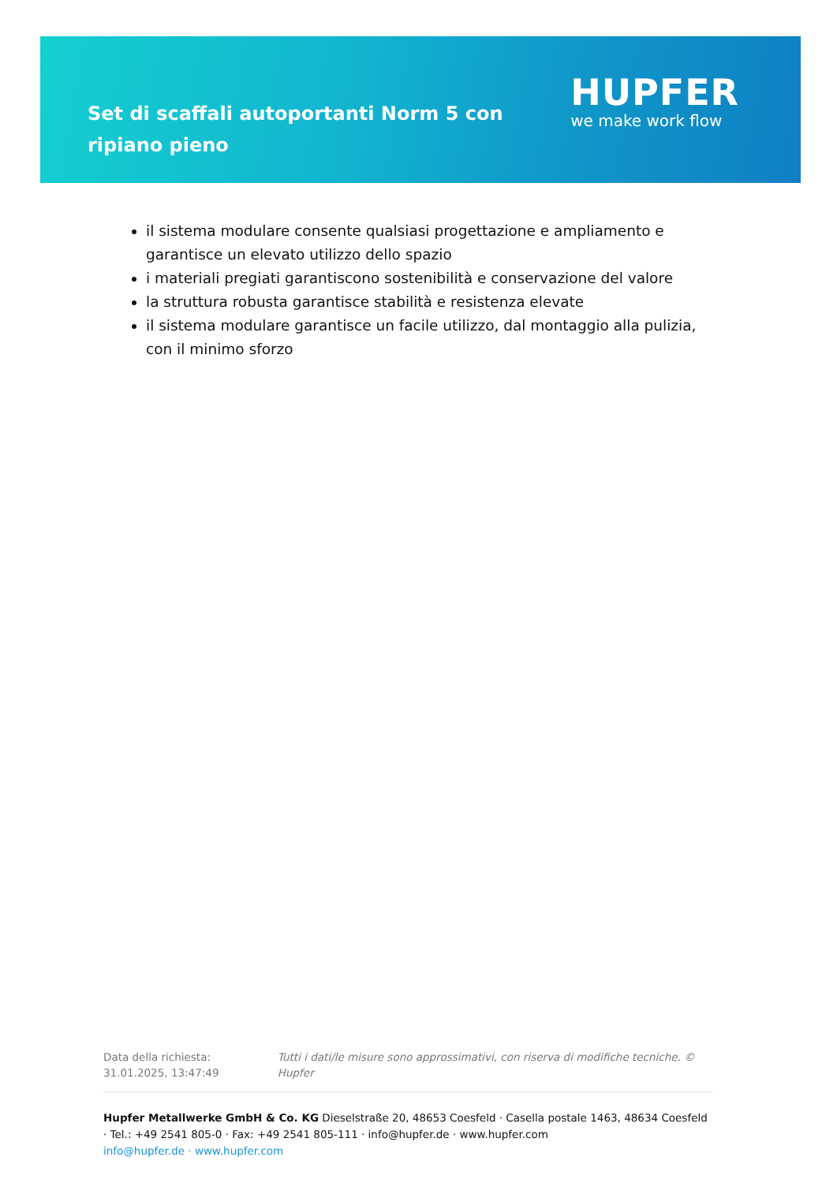Set di scaffali autoportanti Norm 5 con ripiano pieno
HUPFER
we make work flow
il sistema modulare consente qualsiasi progettazione e ampliamento e garantisce un elevato utilizzo dello spazio
i materiali pregiati garantiscono sostenibilità e conservazione del valore
la struttura robusta garantisce stabilità e resistenza elevate
il sistema modulare garantisce un facile utilizzo, dal montaggio alla pulizia, con il minimo sforzo
Data della richiesta: 31.01.2025, 13:47:49
Tutti i dati/le misure sono approssimativi, con riserva di modifiche tecniche. © Hupfer
Hupfer Metallwerke GmbH & Co. KG Dieselstraße 20, 48653 Coesfeld · Casella postale 1463, 48634 Coesfeld · Tel.: +49 2541 805-0 · Fax: +49 2541 805-111 · info@hupfer.de · www.hupfer.com
info@hupfer.de · www.hupfer.com